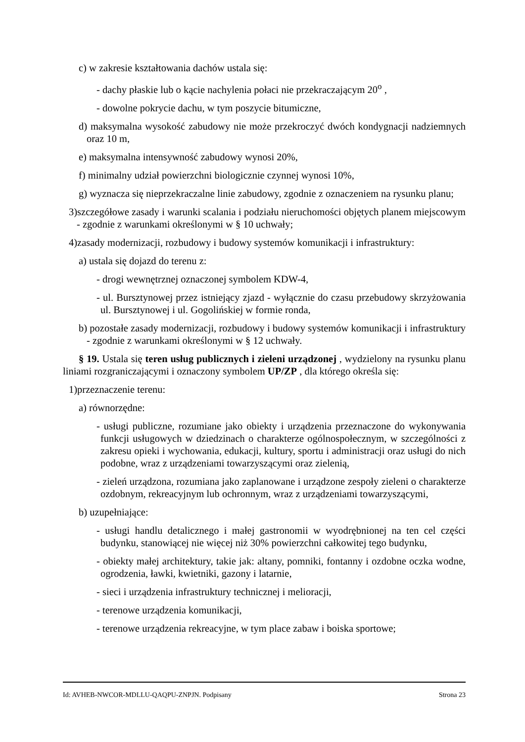c) w zakresie kształtowania dachów ustala się:
- dachy płaskie lub o kącie nachylenia połaci nie przekraczającym 20<sup>o</sup> ,
- dowolne pokrycie dachu, w tym poszycie bitumiczne,
d) maksymalna wysokość zabudowy nie może przekroczyć dwóch kondygnacji nadziemnych oraz 10 m,
e) maksymalna intensywność zabudowy wynosi 20%,
f) minimalny udział powierzchni biologicznie czynnej wynosi 10%,
g) wyznacza się nieprzekraczalne linie zabudowy, zgodnie z oznaczeniem na rysunku planu;
3)szczegółowe zasady i warunki scalania i podziału nieruchomości objętych planem miejscowym - zgodnie z warunkami określonymi w § 10 uchwały;
4)zasady modernizacji, rozbudowy i budowy systemów komunikacji i infrastruktury:
a) ustala się dojazd do terenu z:
- drogi wewnętrznej oznaczonej symbolem KDW-4,
- ul. Bursztynowej przez istniejący zjazd - wyłącznie do czasu przebudowy skrzyżowania ul. Bursztynowej i ul. Gogolińskiej w formie ronda,
b) pozostałe zasady modernizacji, rozbudowy i budowy systemów komunikacji i infrastruktury - zgodnie z warunkami określonymi w § 12 uchwały.
§ 19. Ustala się teren usług publicznych i zieleni urządzonej , wydzielony na rysunku planu liniami rozgraniczającymi i oznaczony symbolem UP/ZP , dla którego określa się:
1)przeznaczenie terenu:
a) równorzędne:
- usługi publiczne, rozumiane jako obiekty i urządzenia przeznaczone do wykonywania funkcji usługowych w dziedzinach o charakterze ogólnospołecznym, w szczególności z zakresu opieki i wychowania, edukacji, kultury, sportu i administracji oraz usługi do nich podobne, wraz z urządzeniami towarzyszącymi oraz zielenią,
- zieleń urządzona, rozumiana jako zaplanowane i urządzone zespoły zieleni o charakterze ozdobnym, rekreacyjnym lub ochronnym, wraz z urządzeniami towarzyszącymi,
b) uzupełniające:
- usługi handlu detalicznego i małej gastronomii w wyodrębnionej na ten cel części budynku, stanowiącej nie więcej niż 30% powierzchni całkowitej tego budynku,
- obiekty małej architektury, takie jak: altany, pomniki, fontanny i ozdobne oczka wodne, ogrodzenia, ławki, kwietniki, gazony i latarnie,
- sieci i urządzenia infrastruktury technicznej i melioracji,
- terenowe urządzenia komunikacji,
- terenowe urządzenia rekreacyjne, w tym place zabaw i boiska sportowe;
Id: AVHEB-NWCOR-MDLLU-QAQPU-ZNPJN. Podpisany Strona 23